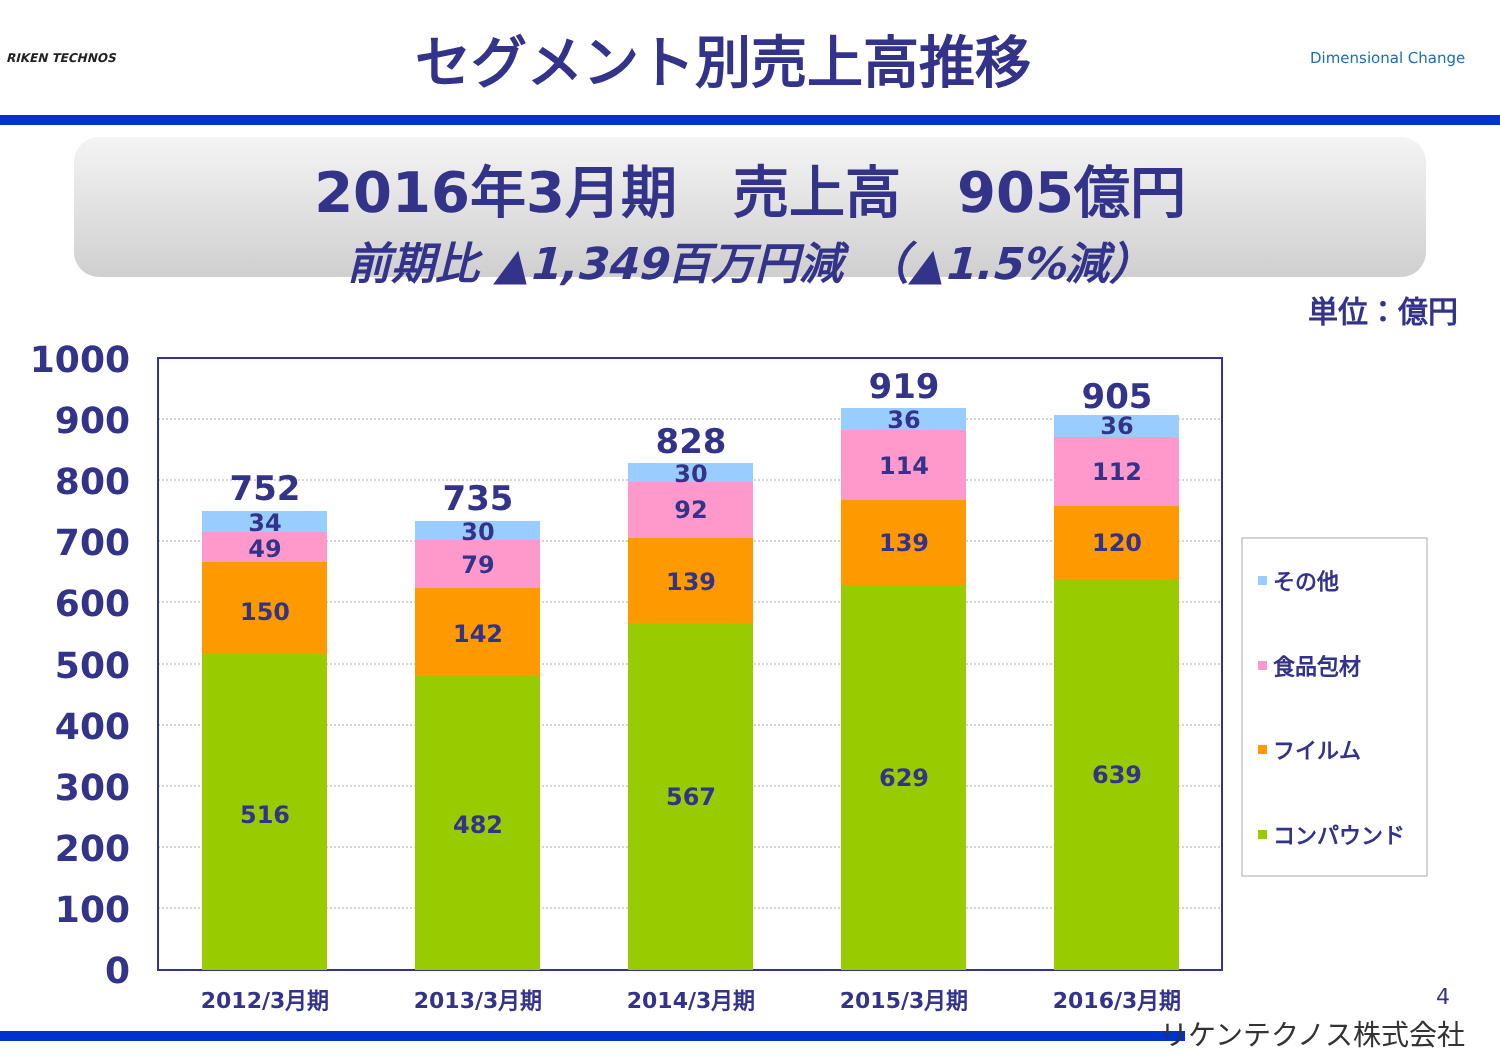RIKEN TECHNOS
セグメント別売上高推移
Dimensional Change
2016年3月期　売上高　905億円
前期比 ▲1,349百万円減　（▲1.5%減）
単位：億円
1000
900
800
700
600
500
400
300
200
100
0
516
150
49
34
752
482
142
79
30
735
567
139
92
30
828
629
139
114
36
919
639
120
112
36
905
2012/3月期
2013/3月期
2014/3月期
2015/3月期
2016/3月期
その他
食品包材
フイルム
コンパウンド
4
リケンテクノス株式会社